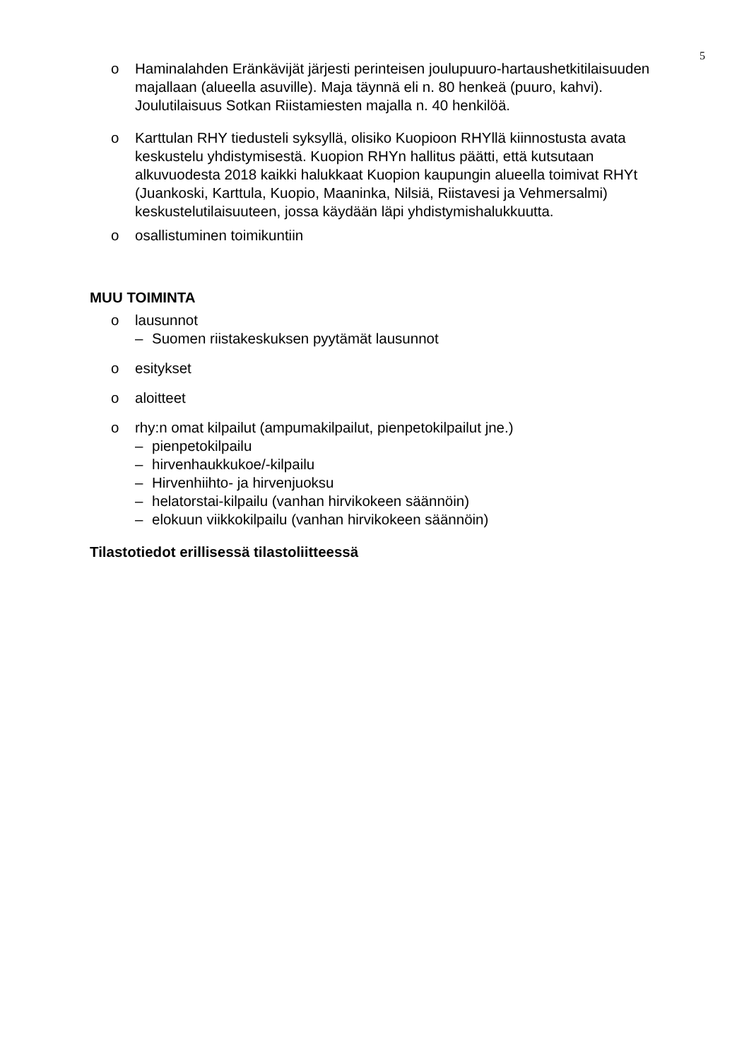5
o Haminalahden Eränkävijät järjesti perinteisen joulupuuro-hartaushetkitilaisuuden majallaan (alueella asuville). Maja täynnä eli n. 80 henkeä (puuro, kahvi). Joulutilaisuus Sotkan Riistamiesten majalla n. 40 henkilöä.
o Karttulan RHY tiedusteli syksyllä, olisiko Kuopioon RHYllä kiinnostusta avata keskustelu yhdistymisestä. Kuopion RHYn hallitus päätti, että kutsutaan alkuvuodesta 2018 kaikki halukkaat Kuopion kaupungin alueella toimivat RHYt (Juankoski, Karttula, Kuopio, Maaninka, Nilsiä, Riistavesi ja Vehmersalmi) keskustelutilaisuuteen, jossa käydään läpi yhdistymishalukkuutta.
o osallistuminen toimikuntiin
MUU TOIMINTA
o lausunnot
– Suomen riistakeskuksen pyytämät lausunnot
o esitykset
o aloitteet
o rhy:n omat kilpailut (ampumakilpailut, pienpetokilpailut jne.)
– pienpetokilpailu
– hirvenhaukkukoe/-kilpailu
– Hirvenhiihto- ja hirvenjuoksu
– helatorstai-kilpailu (vanhan hirvikokeen säännöin)
– elokuun viikkokilpailu (vanhan hirvikokeen säännöin)
Tilastotiedot erillisessä tilastoliitteessä